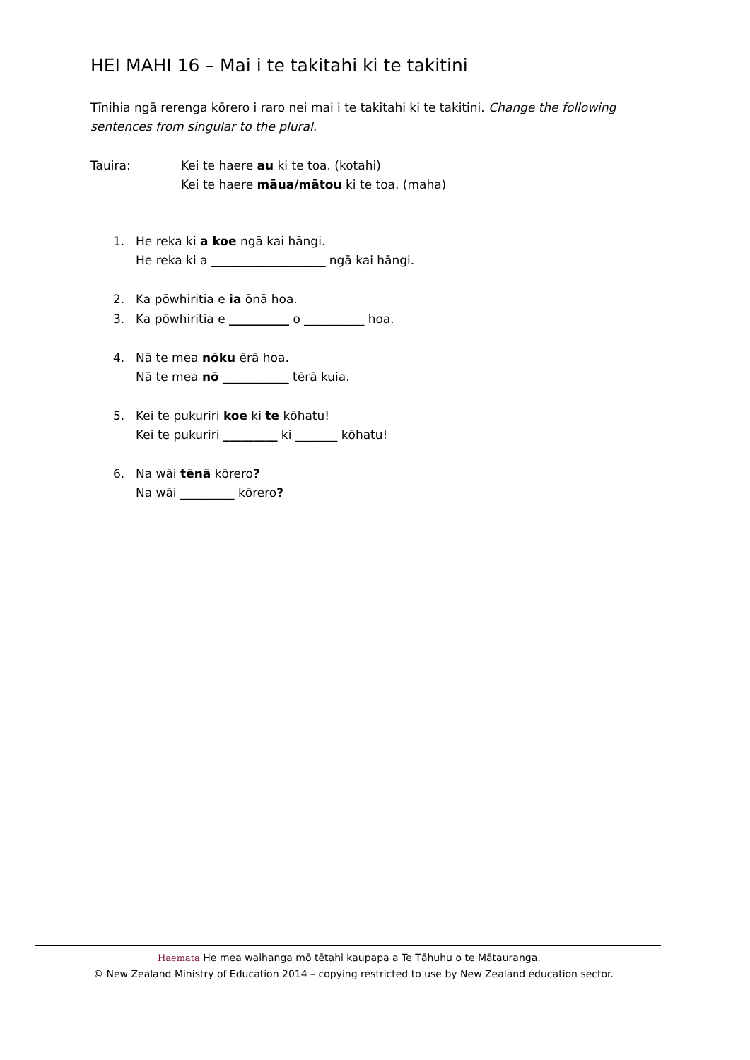HEI MAHI 16 – Mai i te takitahi ki te takitini
Tīnihia ngā rerenga kōrero i raro nei mai i te takitahi ki te takitini. Change the following sentences from singular to the plural.
Tauira: Kei te haere au ki te toa. (kotahi)
Kei te haere māua/mātou ki te toa. (maha)
1. He reka ki a koe ngā kai hāngi.
He reka ki a ___________________ ngā kai hāngi.
2. Ka pōwhiritia e ia ōnā hoa.
3. Ka pōwhiritia e __________ o __________ hoa.
4. Nā te mea nōku ērā hoa.
Nā te mea nō ___________ tērā kuia.
5. Kei te pukuriri koe ki te kōhatu!
Kei te pukuriri _________ ki _______ kōhatu!
6. Na wāi tēnā kōrero?
Na wāi _________ kōrero?
Haemata He mea waihanga mō tētahi kaupapa a Te Tāhuhu o te Mātauranga.
© New Zealand Ministry of Education 2014 – copying restricted to use by New Zealand education sector.